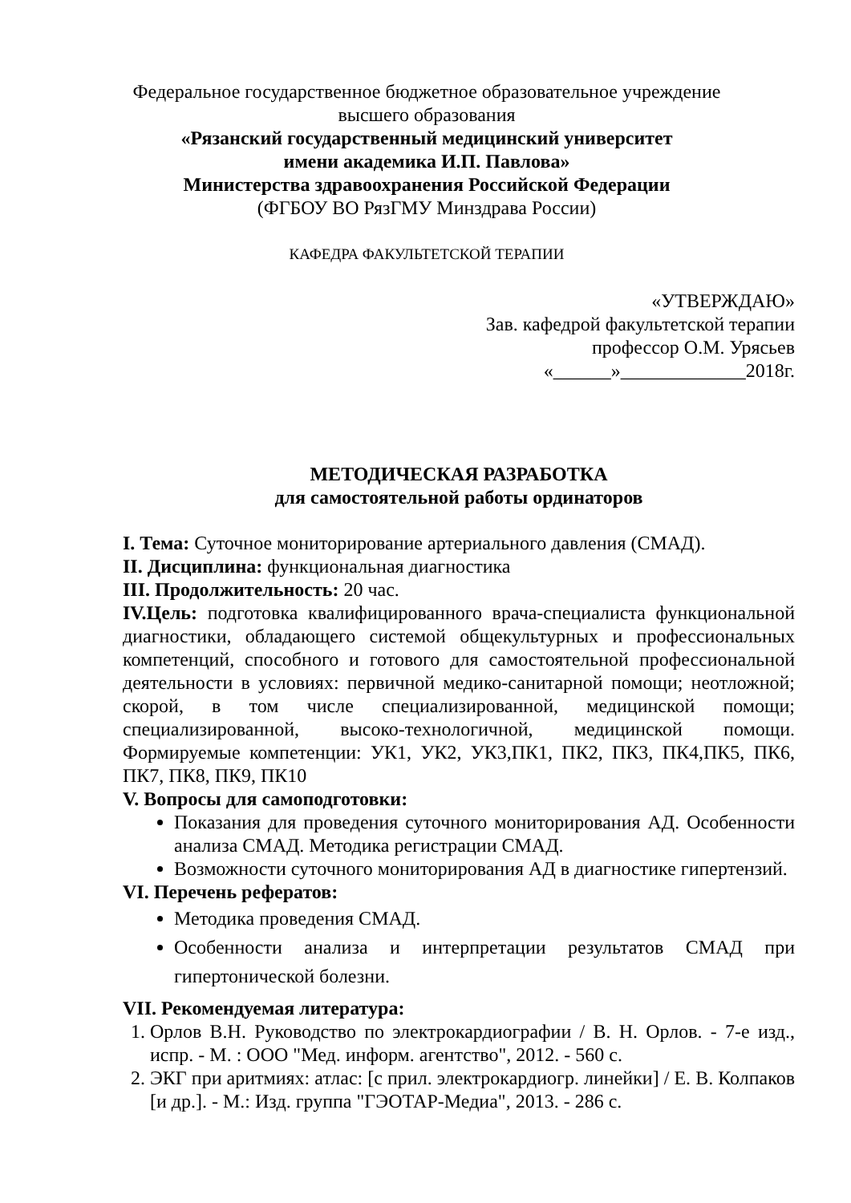Федеральное государственное бюджетное образовательное учреждение
высшего образования
«Рязанский государственный медицинский университет
имени академика И.П. Павлова»
Министерства здравоохранения Российской Федерации
(ФГБОУ ВО РязГМУ Минздрава России)
КАФЕДРА ФАКУЛЬТЕТСКОЙ ТЕРАПИИ
«УТВЕРЖДАЮ»
Зав. кафедрой факультетской терапии
профессор О.М. Урясьев
«______»_____________2018г.
МЕТОДИЧЕСКАЯ РАЗРАБОТКА
для самостоятельной работы ординаторов
I. Тема: Суточное мониторирование артериального давления (СМАД).
II. Дисциплина: функциональная диагностика
III. Продолжительность: 20 час.
IV.Цель: подготовка квалифицированного врача-специалиста функциональной диагностики, обладающего системой общекультурных и профессиональных компетенций, способного и готового для самостоятельной профессиональной деятельности в условиях: первичной медико-санитарной помощи; неотложной; скорой, в том числе специализированной, медицинской помощи; специализированной, высоко-технологичной, медицинской помощи. Формируемые компетенции: УК1, УК2, УК3,ПК1, ПК2, ПК3, ПК4,ПК5, ПК6, ПК7, ПК8, ПК9, ПК10
V. Вопросы для самоподготовки:
Показания для проведения суточного мониторирования АД. Особенности анализа СМАД. Методика регистрации СМАД.
Возможности суточного мониторирования АД в диагностике гипертензий.
VI. Перечень рефератов:
Методика проведения СМАД.
Особенности анализа и интерпретации результатов СМАД при гипертонической болезни.
VII. Рекомендуемая литература:
1. Орлов В.Н. Руководство по электрокардиографии / В. Н. Орлов. - 7-е изд., испр. - М. : ООО "Мед. информ. агентство", 2012. - 560 с.
2. ЭКГ при аритмиях: атлас: [с прил. электрокардиогр. линейки] / Е. В. Колпаков [и др.]. - М.: Изд. группа "ГЭОТАР-Медиа", 2013. - 286 с.